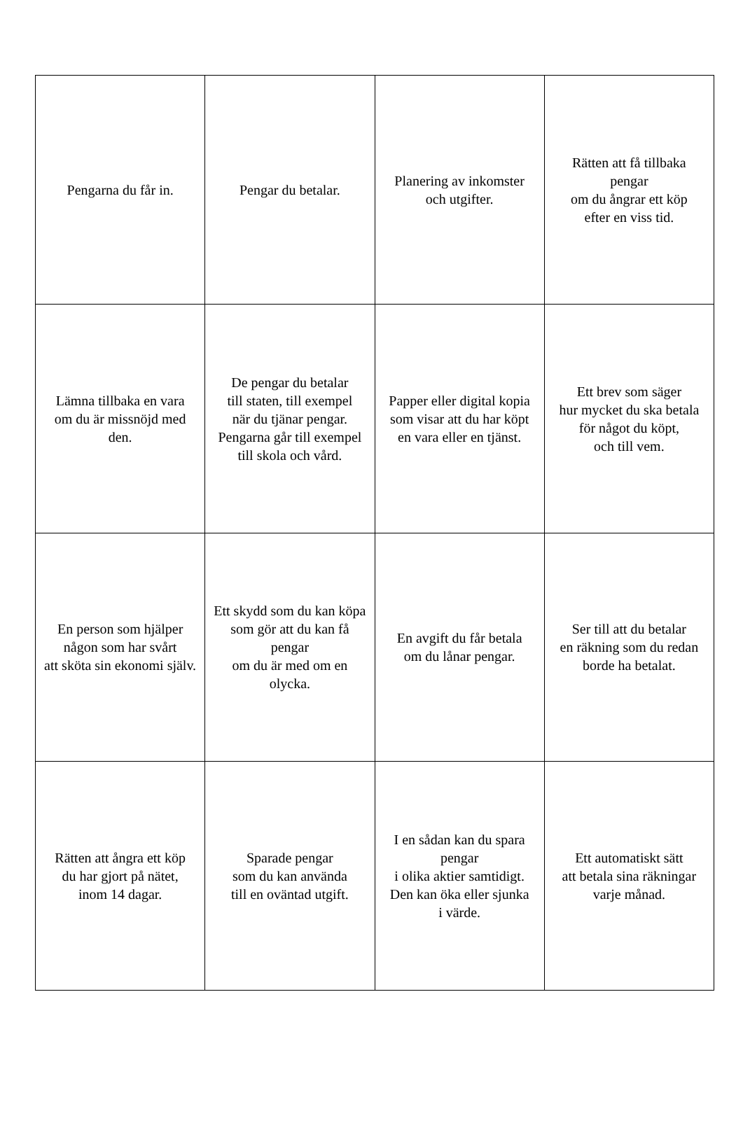| Pengarna du får in. | Pengar du betalar. | Planering av inkomster och utgifter. | Rätten att få tillbaka pengar om du ångrar ett köp efter en viss tid. |
| Lämna tillbaka en vara om du är missnöjd med den. | De pengar du betalar till staten, till exempel när du tjänar pengar. Pengarna går till exempel till skola och vård. | Papper eller digital kopia som visar att du har köpt en vara eller en tjänst. | Ett brev som säger hur mycket du ska betala för något du köpt, och till vem. |
| En person som hjälper någon som har svårt att sköta sin ekonomi själv. | Ett skydd som du kan köpa som gör att du kan få pengar om du är med om en olycka. | En avgift du får betala om du lånar pengar. | Ser till att du betalar en räkning som du redan borde ha betalat. |
| Rätten att ångra ett köp du har gjort på nätet, inom 14 dagar. | Sparade pengar som du kan använda till en oväntad utgift. | I en sådan kan du spara pengar i olika aktier samtidigt. Den kan öka eller sjunka i värde. | Ett automatiskt sätt att betala sina räkningar varje månad. |